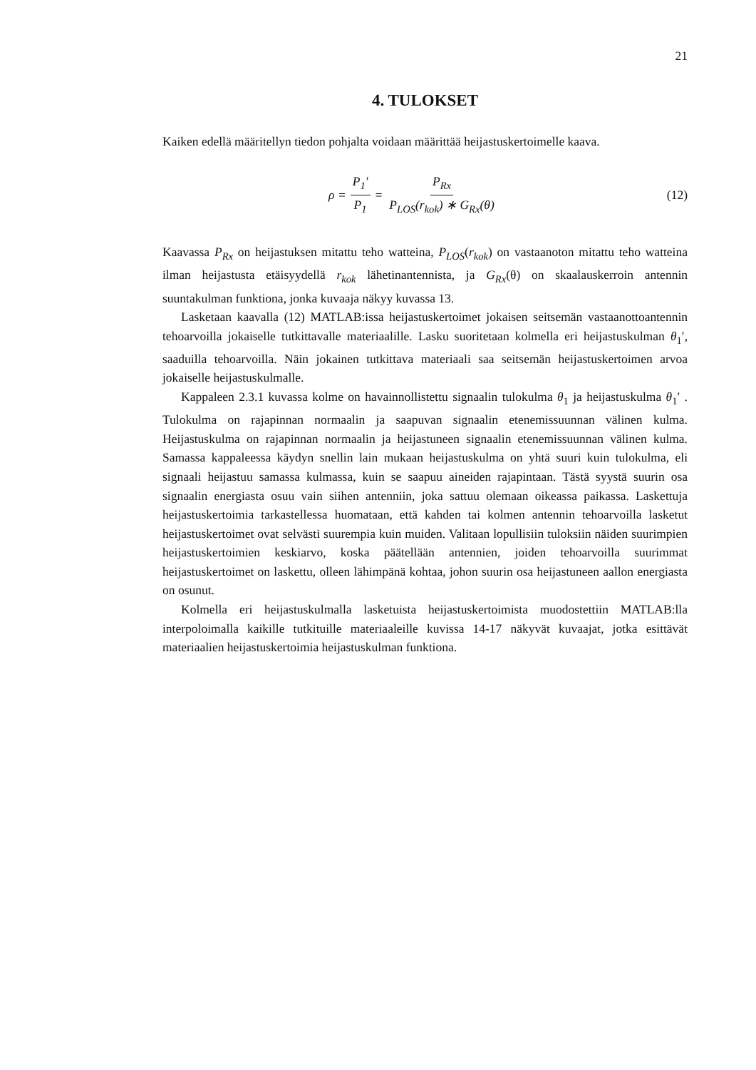21
4. TULOKSET
Kaiken edellä määritellyn tiedon pohjalta voidaan määrittää heijastuskertoimelle kaava.
ρ = P<sub>1</sub>′ P<sub>1</sub> = P<sub>Rx</sub> P<sub>LOS</sub>(r<sub>kok</sub>) ∗ G<sub>Rx</sub>(θ)
(12)
Kaavassa P<sub>Rx</sub> on heijastuksen mitattu teho watteina, P<sub>LOS</sub>(r<sub>kok</sub>) on vastaanoton mitattu teho watteina ilman heijastusta etäisyydellä r<sub>kok</sub> lähetinantennista, ja G<sub>Rx</sub>(θ) on skaalauskerroin antennin suuntakulman funktiona, jonka kuvaaja näkyy kuvassa 13.
Lasketaan kaavalla (12) MATLAB:issa heijastuskertoimet jokaisen seitsemän vastaanottoantennin tehoarvoilla jokaiselle tutkittavalle materiaalille. Lasku suoritetaan kolmella eri heijastuskulman θ<sub>1</sub>′, saaduilla tehoarvoilla. Näin jokainen tutkittava materiaali saa seitsemän heijastuskertoimen arvoa jokaiselle heijastuskulmalle.
Kappaleen 2.3.1 kuvassa kolme on havainnollistettu signaalin tulokulma θ<sub>1</sub> ja heijastuskulma θ<sub>1</sub>′ . Tulokulma on rajapinnan normaalin ja saapuvan signaalin etenemissuunnan välinen kulma. Heijastuskulma on rajapinnan normaalin ja heijastuneen signaalin etenemissuunnan välinen kulma. Samassa kappaleessa käydyn snellin lain mukaan heijastuskulma on yhtä suuri kuin tulokulma, eli signaali heijastuu samassa kulmassa, kuin se saapuu aineiden rajapintaan. Tästä syystä suurin osa signaalin energiasta osuu vain siihen antenniin, joka sattuu olemaan oikeassa paikassa. Laskettuja heijastuskertoimia tarkastellessa huomataan, että kahden tai kolmen antennin tehoarvoilla lasketut heijastuskertoimet ovat selvästi suurempia kuin muiden. Valitaan lopullisiin tuloksiin näiden suurimpien heijastuskertoimien keskiarvo, koska päätellään antennien, joiden tehoarvoilla suurimmat heijastuskertoimet on laskettu, olleen lähimpänä kohtaa, johon suurin osa heijastuneen aallon energiasta on osunut.
Kolmella eri heijastuskulmalla lasketuista heijastuskertoimista muodostettiin MATLAB:lla interpoloimalla kaikille tutkituille materiaaleille kuvissa 14-17 näkyvät kuvaajat, jotka esittävät materiaalien heijastuskertoimia heijastuskulman funktiona.